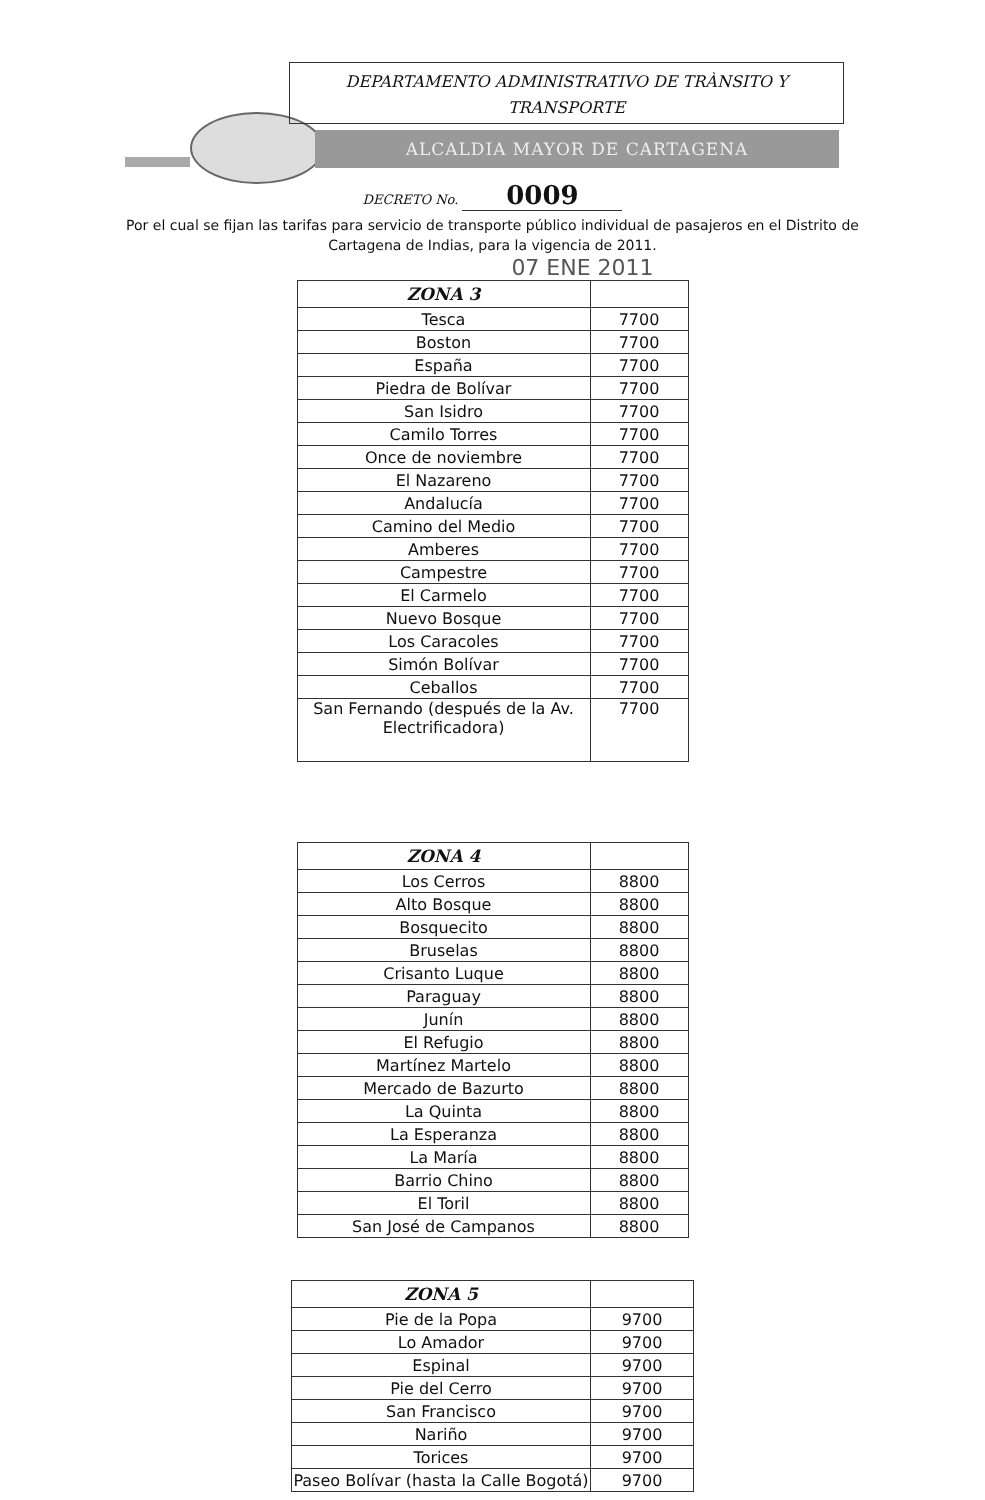DEPARTAMENTO ADMINISTRATIVO DE TRÀNSITO Y
TRANSPORTE
ALCALDIA MAYOR DE CARTAGENA
DECRETO No. 0009
Por el cual se fijan las tarifas para servicio de transporte público individual de pasajeros en el Distrito de Cartagena de Indias, para la vigencia de 2011.
07 ENE 2011
| ZONA 3 | |
| --- | --- |
| Tesca | 7700 |
| Boston | 7700 |
| España | 7700 |
| Piedra de Bolívar | 7700 |
| San Isidro | 7700 |
| Camilo Torres | 7700 |
| Once de noviembre | 7700 |
| El Nazareno | 7700 |
| Andalucía | 7700 |
| Camino del Medio | 7700 |
| Amberes | 7700 |
| Campestre | 7700 |
| El Carmelo | 7700 |
| Nuevo Bosque | 7700 |
| Los Caracoles | 7700 |
| Simón Bolívar | 7700 |
| Ceballos | 7700 |
| San Fernando (después de la Av. Electrificadora) | 7700 |
| ZONA 4 | |
| --- | --- |
| Los Cerros | 8800 |
| Alto Bosque | 8800 |
| Bosquecito | 8800 |
| Bruselas | 8800 |
| Crisanto Luque | 8800 |
| Paraguay | 8800 |
| Junín | 8800 |
| El Refugio | 8800 |
| Martínez Martelo | 8800 |
| Mercado de Bazurto | 8800 |
| La Quinta | 8800 |
| La Esperanza | 8800 |
| La María | 8800 |
| Barrio Chino | 8800 |
| El Toril | 8800 |
| San José de Campanos | 8800 |
| ZONA 5 | |
| --- | --- |
| Pie de la Popa | 9700 |
| Lo Amador | 9700 |
| Espinal | 9700 |
| Pie del Cerro | 9700 |
| San Francisco | 9700 |
| Nariño | 9700 |
| Torices | 9700 |
| Paseo Bolívar (hasta la Calle Bogotá) | 9700 |